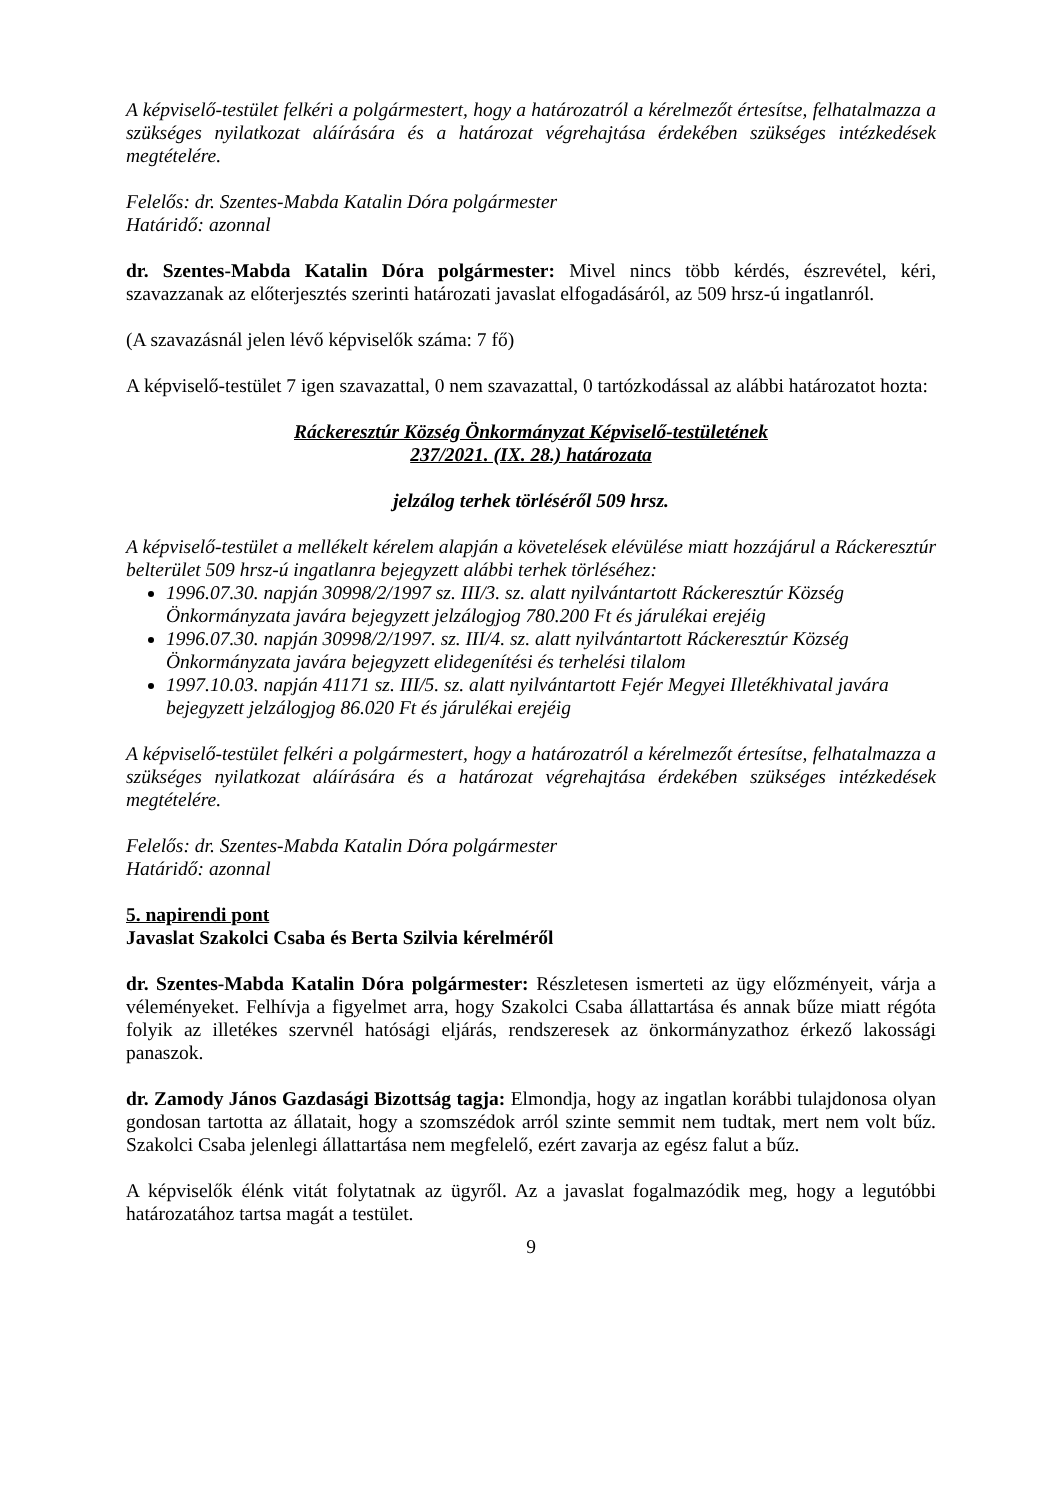A képviselő-testület felkéri a polgármestert, hogy a határozatról a kérelmezőt értesítse, felhatalmazza a szükséges nyilatkozat aláírására és a határozat végrehajtása érdekében szükséges intézkedések megtételére.
Felelős: dr. Szentes-Mabda Katalin Dóra polgármester
Határidő: azonnal
dr. Szentes-Mabda Katalin Dóra polgármester: Mivel nincs több kérdés, észrevétel, kéri, szavazzanak az előterjesztés szerinti határozati javaslat elfogadásáról, az 509 hrsz-ú ingatlanról.
(A szavazásnál jelen lévő képviselők száma: 7 fő)
A képviselő-testület 7 igen szavazattal, 0 nem szavazattal, 0 tartózkodással az alábbi határozatot hozta:
Ráckeresztúr Község Önkormányzat Képviselő-testületének
237/2021. (IX. 28.) határozata
jelzálog terhek törléséről 509 hrsz.
A képviselő-testület a mellékelt kérelem alapján a követelések elévülése miatt hozzájárul a Ráckeresztúr belterület 509 hrsz-ú ingatlanra bejegyzett alábbi terhek törléséhez:
1996.07.30. napján 30998/2/1997 sz. III/3. sz. alatt nyilvántartott Ráckeresztúr Község Önkormányzata javára bejegyzett jelzálogjog 780.200 Ft és járulékai erejéig
1996.07.30. napján 30998/2/1997. sz. III/4. sz. alatt nyilvántartott Ráckeresztúr Község Önkormányzata javára bejegyzett elidegenítési és terhelési tilalom
1997.10.03. napján 41171 sz. III/5. sz. alatt nyilvántartott Fejér Megyei Illetékhivatal javára bejegyzett jelzálogjog 86.020 Ft és járulékai erejéig
A képviselő-testület felkéri a polgármestert, hogy a határozatról a kérelmezőt értesítse, felhatalmazza a szükséges nyilatkozat aláírására és a határozat végrehajtása érdekében szükséges intézkedések megtételére.
Felelős: dr. Szentes-Mabda Katalin Dóra polgármester
Határidő: azonnal
5. napirendi pont
Javaslat Szakolci Csaba és Berta Szilvia kérelméről
dr. Szentes-Mabda Katalin Dóra polgármester: Részletesen ismerteti az ügy előzményeit, várja a véleményeket. Felhívja a figyelmet arra, hogy Szakolci Csaba állattartása és annak bűze miatt régóta folyik az illetékes szervnél hatósági eljárás, rendszeresek az önkormányzathoz érkező lakossági panaszok.
dr. Zamody János Gazdasági Bizottság tagja: Elmondja, hogy az ingatlan korábbi tulajdonosa olyan gondosan tartotta az állatait, hogy a szomszédok arról szinte semmit nem tudtak, mert nem volt bűz. Szakolci Csaba jelenlegi állattartása nem megfelelő, ezért zavarja az egész falut a bűz.
A képviselők élénk vitát folytatnak az ügyről. Az a javaslat fogalmazódik meg, hogy a legutóbbi határozatához tartsa magát a testület.
9